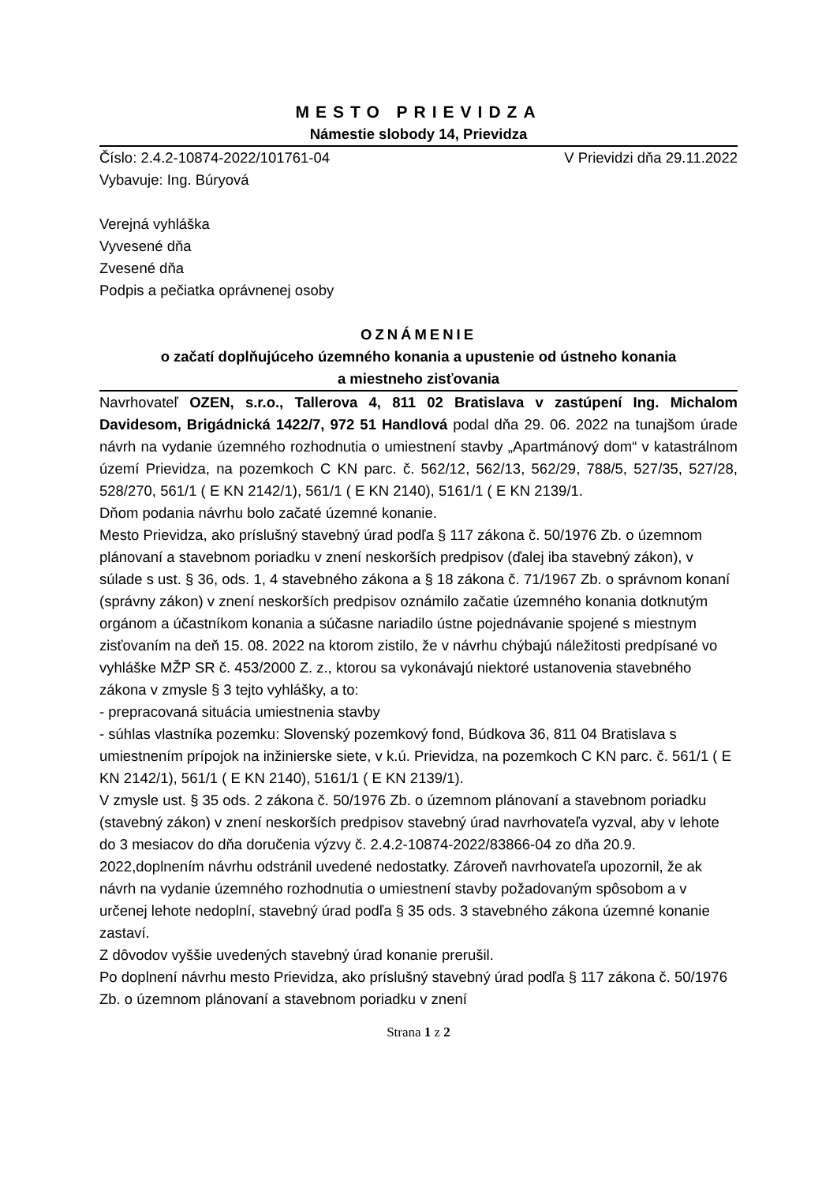MESTO PRIEVIDZA
Námestie slobody 14, Prievidza
Číslo: 2.4.2-10874-2022/101761-04 V Prievidzi dňa 29.11.2022
Vybavuje: Ing. Búryová
Verejná vyhláška
Vyvesené dňa
Zvesené dňa
Podpis a pečiatka oprávnenej osoby
OZNÁMENIE
o začatí doplňujúceho územného konania a upustenie od ústneho konania
a miestneho zisťovania
Navrhovateľ OZEN, s.r.o., Tallerova 4, 811 02 Bratislava v zastúpení Ing. Michalom Davidesom, Brigádnická 1422/7, 972 51 Handlová podal dňa 29. 06. 2022 na tunajšom úrade návrh na vydanie územného rozhodnutia o umiestnení stavby „Apartmánový dom“ v katastrálnom území Prievidza, na pozemkoch C KN parc. č. 562/12, 562/13, 562/29, 788/5, 527/35, 527/28, 528/270, 561/1 ( E KN 2142/1), 561/1 ( E KN 2140), 5161/1 ( E KN 2139/1.
Dňom podania návrhu bolo začaté územné konanie.
Mesto Prievidza, ako príslušný stavebný úrad podľa § 117 zákona č. 50/1976 Zb. o územnom plánovaní a stavebnom poriadku v znení neskorších predpisov (ďalej iba stavebný zákon), v súlade s ust. § 36, ods. 1, 4 stavebného zákona a § 18 zákona č. 71/1967 Zb. o správnom konaní (správny zákon) v znení neskorších predpisov oznámilo začatie územného konania dotknutým orgánom a účastníkom konania a súčasne nariadilo ústne pojednávanie spojené s miestnym zisťovaním na deň 15. 08. 2022 na ktorom zistilo, že v návrhu chýbajú náležitosti predpísané vo vyhláške MŽP SR č. 453/2000 Z. z., ktorou sa vykonávajú niektoré ustanovenia stavebného zákona v zmysle § 3 tejto vyhlášky, a to:
- prepracovaná situácia umiestnenia stavby
- súhlas vlastníka pozemku: Slovenský pozemkový fond, Búdkova 36, 811 04 Bratislava s umiestnením prípojok na inžinierske siete, v k.ú. Prievidza, na pozemkoch C KN parc. č. 561/1 ( E KN 2142/1), 561/1 ( E KN 2140), 5161/1 ( E KN 2139/1).
V zmysle ust. § 35 ods. 2 zákona č. 50/1976 Zb. o územnom plánovaní a stavebnom poriadku (stavebný zákon) v znení neskorších predpisov stavebný úrad navrhovateľa vyzval, aby v lehote do 3 mesiacov do dňa doručenia výzvy č. 2.4.2-10874-2022/83866-04 zo dňa 20.9. 2022,doplnením návrhu odstránil uvedené nedostatky. Zároveň navrhovateľa upozornil, že ak návrh na vydanie územného rozhodnutia o umiestnení stavby požadovaným spôsobom a v určenej lehote nedoplní, stavebný úrad podľa § 35 ods. 3 stavebného zákona územné konanie zastaví.
Z dôvodov vyššie uvedených stavebný úrad konanie prerušil.
Po doplnení návrhu mesto Prievidza, ako príslušný stavebný úrad podľa § 117 zákona č. 50/1976 Zb. o územnom plánovaní a stavebnom poriadku v znení
Strana 1 z 2